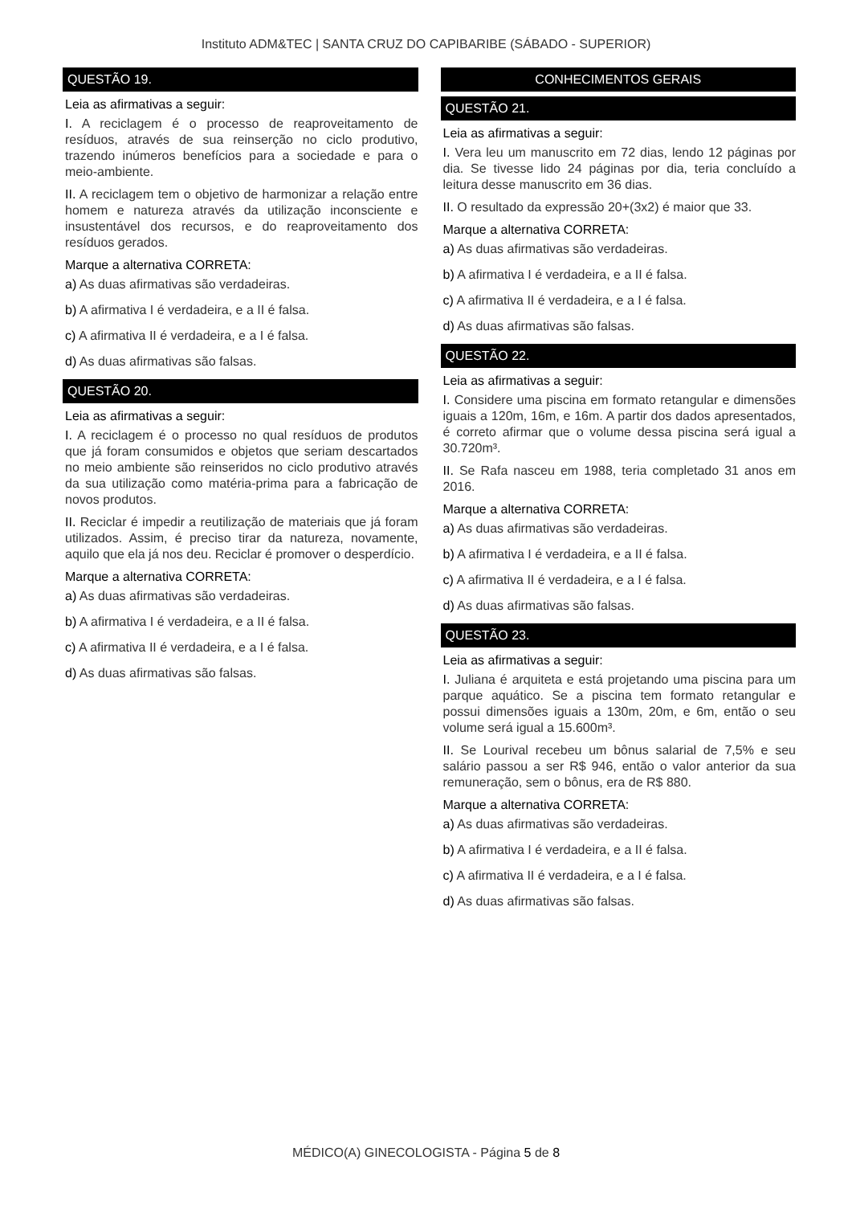Instituto ADM&TEC | SANTA CRUZ DO CAPIBARIBE (SÁBADO - SUPERIOR)
QUESTÃO 19.
Leia as afirmativas a seguir:
I. A reciclagem é o processo de reaproveitamento de resíduos, através de sua reinserção no ciclo produtivo, trazendo inúmeros benefícios para a sociedade e para o meio-ambiente.
II. A reciclagem tem o objetivo de harmonizar a relação entre homem e natureza através da utilização inconsciente e insustentável dos recursos, e do reaproveitamento dos resíduos gerados.
Marque a alternativa CORRETA:
a) As duas afirmativas são verdadeiras.
b) A afirmativa I é verdadeira, e a II é falsa.
c) A afirmativa II é verdadeira, e a I é falsa.
d) As duas afirmativas são falsas.
QUESTÃO 20.
Leia as afirmativas a seguir:
I. A reciclagem é o processo no qual resíduos de produtos que já foram consumidos e objetos que seriam descartados no meio ambiente são reinseridos no ciclo produtivo através da sua utilização como matéria-prima para a fabricação de novos produtos.
II. Reciclar é impedir a reutilização de materiais que já foram utilizados. Assim, é preciso tirar da natureza, novamente, aquilo que ela já nos deu. Reciclar é promover o desperdício.
Marque a alternativa CORRETA:
a) As duas afirmativas são verdadeiras.
b) A afirmativa I é verdadeira, e a II é falsa.
c) A afirmativa II é verdadeira, e a I é falsa.
d) As duas afirmativas são falsas.
CONHECIMENTOS GERAIS
QUESTÃO 21.
Leia as afirmativas a seguir:
I. Vera leu um manuscrito em 72 dias, lendo 12 páginas por dia. Se tivesse lido 24 páginas por dia, teria concluído a leitura desse manuscrito em 36 dias.
II. O resultado da expressão 20+(3x2) é maior que 33.
Marque a alternativa CORRETA:
a) As duas afirmativas são verdadeiras.
b) A afirmativa I é verdadeira, e a II é falsa.
c) A afirmativa II é verdadeira, e a I é falsa.
d) As duas afirmativas são falsas.
QUESTÃO 22.
Leia as afirmativas a seguir:
I. Considere uma piscina em formato retangular e dimensões iguais a 120m, 16m, e 16m. A partir dos dados apresentados, é correto afirmar que o volume dessa piscina será igual a 30.720m³.
II. Se Rafa nasceu em 1988, teria completado 31 anos em 2016.
Marque a alternativa CORRETA:
a) As duas afirmativas são verdadeiras.
b) A afirmativa I é verdadeira, e a II é falsa.
c) A afirmativa II é verdadeira, e a I é falsa.
d) As duas afirmativas são falsas.
QUESTÃO 23.
Leia as afirmativas a seguir:
I. Juliana é arquiteta e está projetando uma piscina para um parque aquático. Se a piscina tem formato retangular e possui dimensões iguais a 130m, 20m, e 6m, então o seu volume será igual a 15.600m³.
II. Se Lourival recebeu um bônus salarial de 7,5% e seu salário passou a ser R$ 946, então o valor anterior da sua remuneração, sem o bônus, era de R$ 880.
Marque a alternativa CORRETA:
a) As duas afirmativas são verdadeiras.
b) A afirmativa I é verdadeira, e a II é falsa.
c) A afirmativa II é verdadeira, e a I é falsa.
d) As duas afirmativas são falsas.
MÉDICO(A) GINECOLOGISTA - Página 5 de 8